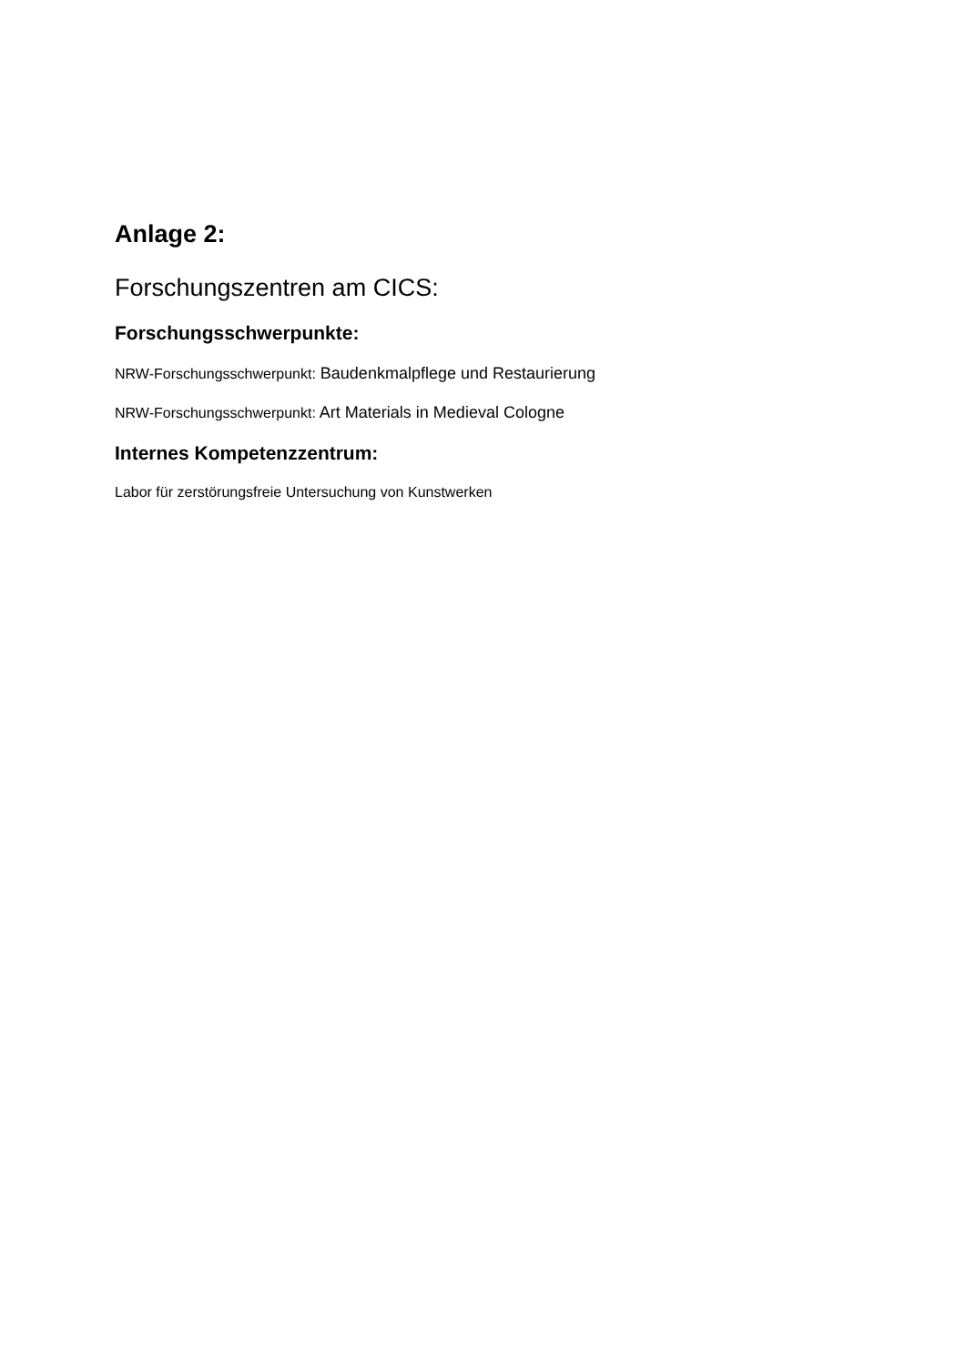Anlage 2:
Forschungszentren am CICS:
Forschungsschwerpunkte:
NRW-Forschungsschwerpunkt: Baudenkmalpflege und Restaurierung
NRW-Forschungsschwerpunkt: Art Materials in Medieval Cologne
Internes Kompetenzzentrum:
Labor für zerstörungsfreie Untersuchung von Kunstwerken